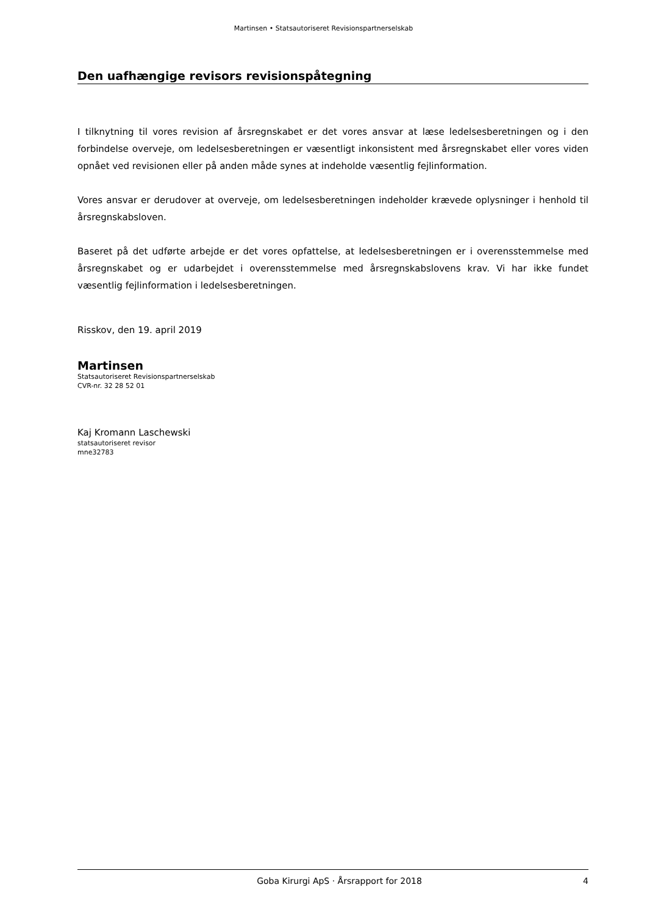Martinsen • Statsautoriseret Revisionspartnerselskab
Den uafhængige revisors revisionspåtegning
I tilknytning til vores revision af årsregnskabet er det vores ansvar at læse ledelsesberetningen og i den forbindelse overveje, om ledelsesberetningen er væsentligt inkonsistent med årsregnskabet eller vores viden opnået ved revisionen eller på anden måde synes at indeholde væsentlig fejlinformation.
Vores ansvar er derudover at overveje, om ledelsesberetningen indeholder krævede oplysninger i henhold til årsregnskabsloven.
Baseret på det udførte arbejde er det vores opfattelse, at ledelsesberetningen er i overensstemmelse med årsregnskabet og er udarbejdet i overensstemmelse med årsregnskabslovens krav. Vi har ikke fundet væsentlig fejlinformation i ledelsesberetningen.
Risskov, den 19. april 2019
Martinsen
Statsautoriseret Revisionspartnerselskab
CVR-nr. 32 28 52 01
Kaj Kromann Laschewski
statsautoriseret revisor
mne32783
Goba Kirurgi ApS · Årsrapport for 2018 4